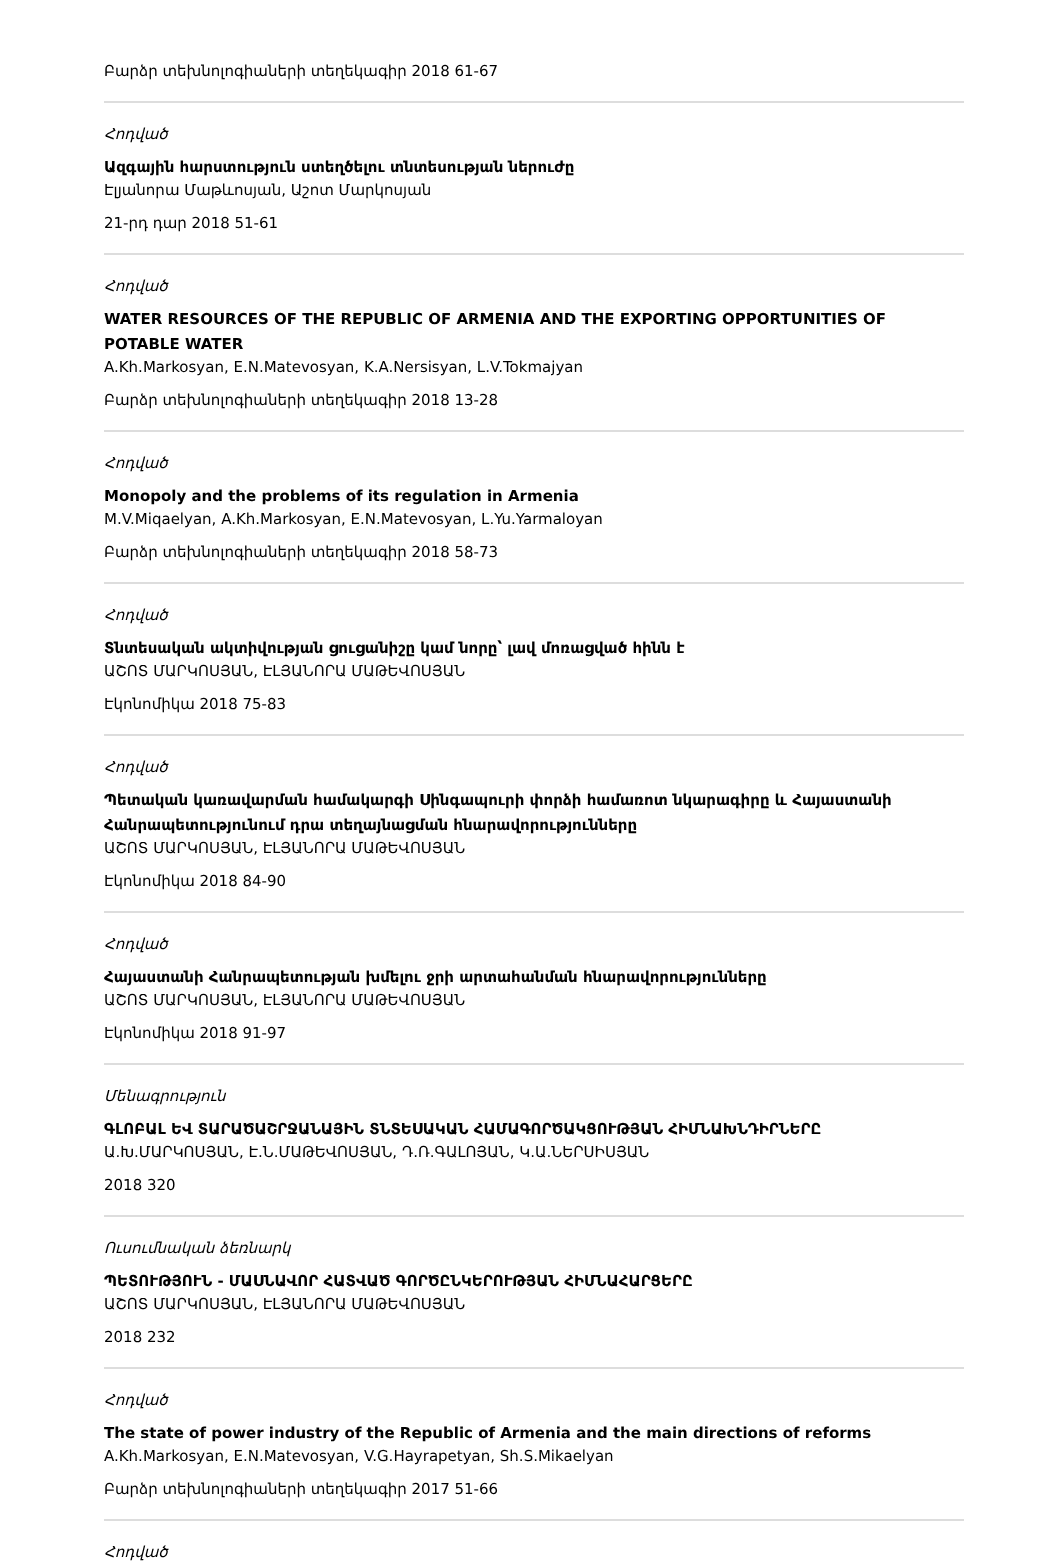Բարձր տեխնոլոգիաների տեղեկագիր 2018 61-67
Հոդված
Ազգային հարստություն ստեղծելու տնտեսության ներուժը
Էլյանորա Մաթևոսյան, Աշոտ Մարկոսյան
21-րդ դար 2018 51-61
Հոդված
WATER RESOURCES OF THE REPUBLIC OF ARMENIA AND THE EXPORTING OPPORTUNITIES OF POTABLE WATER
A.Kh.Markosyan, E.N.Matevosyan, K.A.Nersisyan, L.V.Tokmajyan
Բարձր տեխնոլոգիաների տեղեկագիր 2018 13-28
Հոդված
Monopoly and the problems of its regulation in Armenia
M.V.Miqaelyan, A.Kh.Markosyan, E.N.Matevosyan, L.Yu.Yarmaloyan
Բարձր տեխնոլոգիաների տեղեկագիր 2018 58-73
Հոդված
Տնտեսական ակտիվության ցուցանիշը կամ նորը՝ լավ մոռացված հինն է
ԱՇՈՏ ՄԱՐԿՈՍՅԱՆ, ԷԼՅԱՆՈՐԱ ՄԱԹԵՎՈՍՅԱՆ
Էկոնոմիկա 2018 75-83
Հոդված
Պետական կառավարման համակարգի Սինգապուրի փորձի համառոտ նկարագիրը և Հայաստանի Հանրապետությունում դրա տեղայնացման հնարավորությունները
ԱՇՈՏ ՄԱՐԿՈՍՅԱՆ, ԷԼՅԱՆՈՐԱ ՄԱԹԵՎՈՍՅԱՆ
Էկոնոմիկա 2018 84-90
Հոդված
Հայաստանի Հանրապետության խմելու ջրի արտահանման հնարավորությունները
ԱՇՈՏ ՄԱՐԿՈՍՅԱՆ, ԷԼՅԱՆՈՐԱ ՄԱԹԵՎՈՍՅԱՆ
Էկոնոմիկա 2018 91-97
Մենագրություն
ԳԼՈԲԱԼ ԵՎ ՏԱՐԱԾԱՇՐՋԱՆԱՅԻՆ ՏՆՏԵՍԱԿԱՆ ՀԱՄԱԳՈՐԾԱԿՑՈՒԹՅԱՆ ՀԻՄՆԱԽՆԴԻՐՆԵՐԸ
Ա.Խ.ՄԱՐԿՈՍՅԱՆ, Է.Ն.ՄԱԹԵՎՈՍՅԱՆ, Դ.Ռ.ԳԱԼՈՅԱՆ, Կ.Ա.ՆԵՐՍԻՍՅԱՆ
2018 320
Ուսումնական ձեռնարկ
ՊԵՏՈՒԹՅՈՒՆ - ՄԱՍՆԱՎՈՐ ՀԱՏՎԱԾ ԳՈՐԾԸՆԿԵՐՈՒԹՅԱՆ ՀԻՄՆԱՀԱՐՑԵՐԸ
ԱՇՈՏ ՄԱՐԿՈՍՅԱՆ, ԷԼՅԱՆՈՐԱ ՄԱԹԵՎՈՍՅԱՆ
2018 232
Հոդված
The state of power industry of the Republic of Armenia and the main directions of reforms
A.Kh.Markosyan, E.N.Matevosyan, V.G.Hayrapetyan, Sh.S.Mikaelyan
Բարձր տեխնոլոգիաների տեղեկագիր 2017 51-66
Հոդված